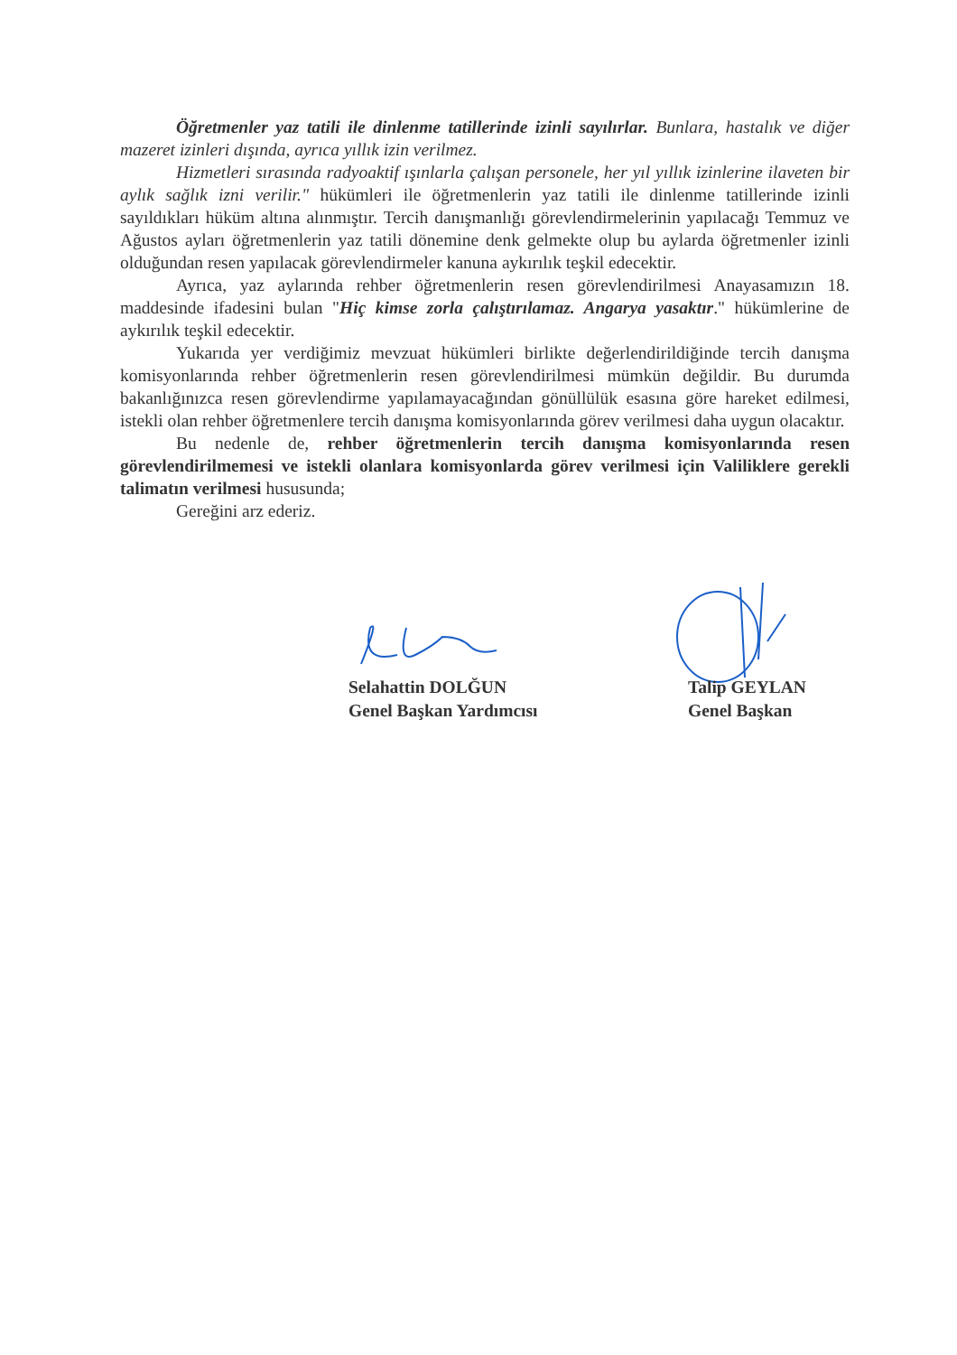Öğretmenler yaz tatili ile dinlenme tatillerinde izinli sayılırlar. Bunlara, hastalık ve diğer mazeret izinleri dışında, ayrıca yıllık izin verilmez.
Hizmetleri sırasında radyoaktif ışınlarla çalışan personele, her yıl yıllık izinlerine ilaveten bir aylık sağlık izni verilir." hükümleri ile öğretmenlerin yaz tatili ile dinlenme tatillerinde izinli sayıldıkları hüküm altına alınmıştır. Tercih danışmanlığı görevlendirmelerinin yapılacağı Temmuz ve Ağustos ayları öğretmenlerin yaz tatili dönemine denk gelmekte olup bu aylarda öğretmenler izinli olduğundan resen yapılacak görevlendirmeler kanuna aykırılık teşkil edecektir.
Ayrıca, yaz aylarında rehber öğretmenlerin resen görevlendirilmesi Anayasamızın 18. maddesinde ifadesini bulan "Hiç kimse zorla çalıştırılamaz. Angarya yasaktır." hükümlerine de aykırılık teşkil edecektir.
Yukarıda yer verdiğimiz mevzuat hükümleri birlikte değerlendirildiğinde tercih danışma komisyonlarında rehber öğretmenlerin resen görevlendirilmesi mümkün değildir. Bu durumda bakanlığınızca resen görevlendirme yapılamayacağından gönüllülük esasına göre hareket edilmesi, istekli olan rehber öğretmenlere tercih danışma komisyonlarında görev verilmesi daha uygun olacaktır.
Bu nedenle de, rehber öğretmenlerin tercih danışma komisyonlarında resen görevlendirilmemesi ve istekli olanlara komisyonlarda görev verilmesi için Valiliklere gerekli talimatın verilmesi hususunda;
Gereğini arz ederiz.
Selahattin DOLĞUN
Genel Başkan Yardımcısı
Talip GEYLAN
Genel Başkan